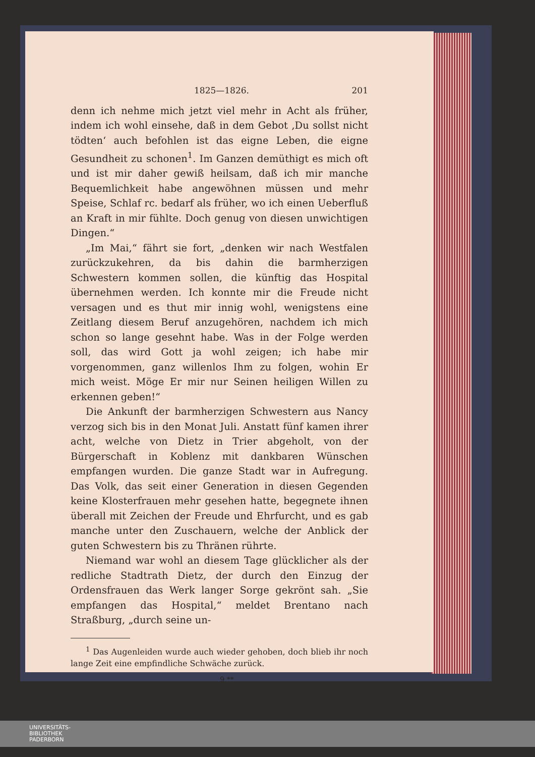1825—1826. 201
denn ich nehme mich jetzt viel mehr in Acht als früher, indem ich wohl einsehe, daß in dem Gebot ‚Du sollst nicht tödten‘ auch befohlen ist das eigne Leben, die eigne Gesundheit zu schonen<sup>1</sup>. Im Ganzen demüthigt es mich oft und ist mir daher gewiß heilsam, daß ich mir manche Bequemlichkeit habe angewöhnen müssen und mehr Speise, Schlaf rc. bedarf als früher, wo ich einen Ueberfluß an Kraft in mir fühlte. Doch genug von diesen unwichtigen Dingen.“
„Im Mai,“ fährt sie fort, „denken wir nach Westfalen zurückzukehren, da bis dahin die barmherzigen Schwestern kommen sollen, die künftig das Hospital übernehmen werden. Ich konnte mir die Freude nicht versagen und es thut mir innig wohl, wenigstens eine Zeitlang diesem Beruf anzugehören, nachdem ich mich schon so lange gesehnt habe. Was in der Folge werden soll, das wird Gott ja wohl zeigen; ich habe mir vorgenommen, ganz willenlos Ihm zu folgen, wohin Er mich weist. Möge Er mir nur Seinen heiligen Willen zu erkennen geben!“
Die Ankunft der barmherzigen Schwestern aus Nancy verzog sich bis in den Monat Juli. Anstatt fünf kamen ihrer acht, welche von Dietz in Trier abgeholt, von der Bürgerschaft in Koblenz mit dankbaren Wünschen empfangen wurden. Die ganze Stadt war in Aufregung. Das Volk, das seit einer Generation in diesen Gegenden keine Klosterfrauen mehr gesehen hatte, begegnete ihnen überall mit Zeichen der Freude und Ehrfurcht, und es gab manche unter den Zuschauern, welche der Anblick der guten Schwestern bis zu Thränen rührte.
Niemand war wohl an diesem Tage glücklicher als der redliche Stadtrath Dietz, der durch den Einzug der Ordensfrauen das Werk langer Sorge gekrönt sah. „Sie empfangen das Hospital,“ meldet Brentano nach Straßburg, „durch seine un-
<sup>1</sup> Das Augenleiden wurde auch wieder gehoben, doch blieb ihr noch lange Zeit eine empfindliche Schwäche zurück.
9 **
UNIVERSITÄTS-
BIBLIOTHEK
PADERBORN